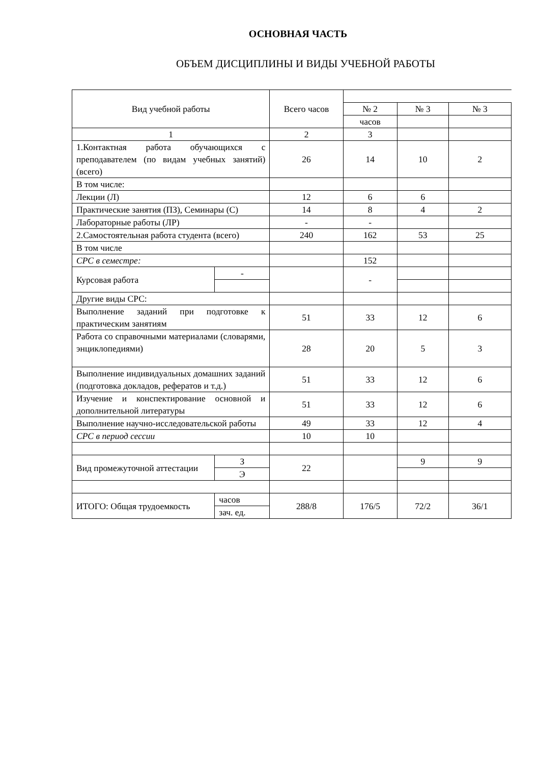ОСНОВНАЯ ЧАСТЬ
ОБЪЕМ ДИСЦИПЛИНЫ И ВИДЫ УЧЕБНОЙ РАБОТЫ
| Вид учебной работы | | Всего часов | | | |
| | | | № 2 | № 3 | № 3 |
| | | | часов | | |
| 1 | | 2 | 3 | | |
| 1.Контактная работа обучающихся с преподавателем (по видам учебных занятий) (всего) | | 26 | 14 | 10 | 2 |
| В том числе: | | | | | |
| Лекции (Л) | | 12 | 6 | 6 | |
| Практические занятия (ПЗ), Семинары (С) | | 14 | 8 | 4 | 2 |
| Лабораторные работы (ЛР) | | - | - | | |
| 2.Самостоятельная работа студента (всего) | | 240 | 162 | 53 | 25 |
| В том числе | | | | | |
| СРС в семестре: | | | 152 | | |
| Курсовая работа | - | | - | | |
| Другие виды СРС: | | | | | |
| Выполнение заданий при подготовке к практическим занятиям | | 51 | 33 | 12 | 6 |
| Работа со справочными материалами (словарями, энциклопедиями) | | 28 | 20 | 5 | 3 |
| Выполнение индивидуальных домашних заданий (подготовка докладов, рефератов и т.д.) | | 51 | 33 | 12 | 6 |
| Изучение и конспектирование основной и дополнительной литературы | | 51 | 33 | 12 | 6 |
| Выполнение научно-исследовательской работы | | 49 | 33 | 12 | 4 |
| СРС в период сессии | | 10 | 10 | | |
| Вид промежуточной аттестации | З | 22 | | 9 | 9 |
| | Э | | | | |
| ИТОГО: Общая трудоемкость | часов | 288/8 | 176/5 | 72/2 | 36/1 |
| | зач. ед. | | | | |